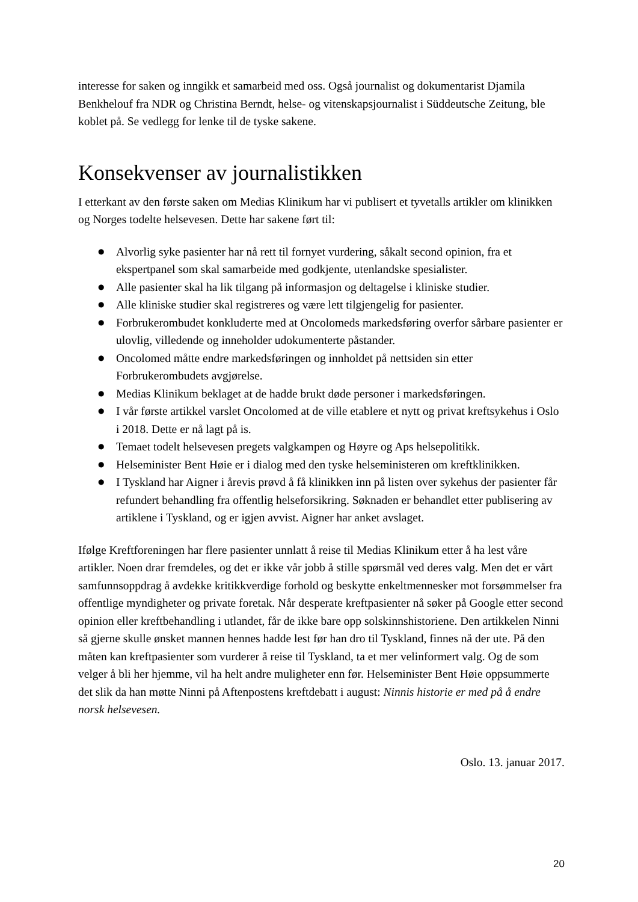interesse for saken og inngikk et samarbeid med oss. Også journalist og dokumentarist Djamila Benkhelouf fra NDR og Christina Berndt, helse- og vitenskapsjournalist i Süddeutsche Zeitung, ble koblet på. Se vedlegg for lenke til de tyske sakene.
Konsekvenser av journalistikken
I etterkant av den første saken om Medias Klinikum har vi publisert et tyvetalls artikler om klinikken og Norges todelte helsevesen. Dette har sakene ført til:
● Alvorlig syke pasienter har nå rett til fornyet vurdering, såkalt second opinion, fra et ekspertpanel som skal samarbeide med godkjente, utenlandske spesialister.
● Alle pasienter skal ha lik tilgang på informasjon og deltagelse i kliniske studier.
● Alle kliniske studier skal registreres og være lett tilgjengelig for pasienter.
● Forbrukerombudet konkluderte med at Oncolomeds markedsføring overfor sårbare pasienter er ulovlig, villedende og inneholder udokumenterte påstander.
● Oncolomed måtte endre markedsføringen og innholdet på nettsiden sin etter Forbrukerombudets avgjørelse.
● Medias Klinikum beklaget at de hadde brukt døde personer i markedsføringen.
● I vår første artikkel varslet Oncolomed at de ville etablere et nytt og privat kreftsykehus i Oslo i 2018. Dette er nå lagt på is.
● Temaet todelt helsevesen pregets valgkampen og Høyre og Aps helsepolitikk.
● Helseminister Bent Høie er i dialog med den tyske helseministeren om kreftklinikken.
● I Tyskland har Aigner i årevis prøvd å få klinikken inn på listen over sykehus der pasienter får refundert behandling fra offentlig helseforsikring. Søknaden er behandlet etter publisering av artiklene i Tyskland, og er igjen avvist. Aigner har anket avslaget.
Ifølge Kreftforeningen har flere pasienter unnlatt å reise til Medias Klinikum etter å ha lest våre artikler. Noen drar fremdeles, og det er ikke vår jobb å stille spørsmål ved deres valg. Men det er vårt samfunnsoppdrag å avdekke kritikkverdige forhold og beskytte enkeltmennesker mot forsømmelser fra offentlige myndigheter og private foretak. Når desperate kreftpasienter nå søker på Google etter second opinion eller kreftbehandling i utlandet, får de ikke bare opp solskinnshistoriene. Den artikkelen Ninni så gjerne skulle ønsket mannen hennes hadde lest før han dro til Tyskland, finnes nå der ute. På den måten kan kreftpasienter som vurderer å reise til Tyskland, ta et mer velinformert valg. Og de som velger å bli her hjemme, vil ha helt andre muligheter enn før. Helseminister Bent Høie oppsummerte det slik da han møtte Ninni på Aftenpostens kreftdebatt i august: Ninnis historie er med på å endre norsk helsevesen.
Oslo. 13. januar 2017.
20